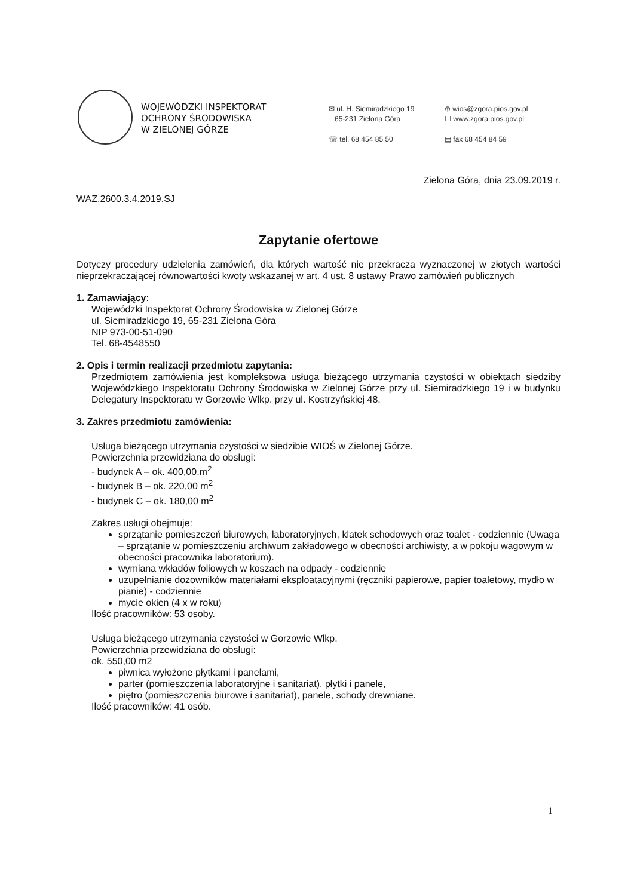WOJEWÓDZKI INSPEKTORAT
OCHRONY ŚRODOWISKA
W ZIELONEJ GÓRZE
✉ ul. H. Siemiradzkiego 19
65-231 Zielona Góra
☏ tel. 68 454 85 50
⊕ wios@zgora.pios.gov.pl
☐ www.zgora.pios.gov.pl
▤ fax 68 454 84 59
Zielona Góra, dnia 23.09.2019 r.
WAZ.2600.3.4.2019.SJ
Zapytanie ofertowe
Dotyczy procedury udzielenia zamówień, dla których wartość nie przekracza wyznaczonej w złotych wartości nieprzekraczającej równowartości kwoty wskazanej w art. 4 ust. 8 ustawy Prawo zamówień publicznych
1. Zamawiający:
Wojewódzki Inspektorat Ochrony Środowiska w Zielonej Górze
ul. Siemiradzkiego 19, 65-231 Zielona Góra
NIP 973-00-51-090
Tel. 68-4548550
2. Opis i termin realizacji przedmiotu zapytania:
Przedmiotem zamówienia jest kompleksowa usługa bieżącego utrzymania czystości w obiektach siedziby Wojewódzkiego Inspektoratu Ochrony Środowiska w Zielonej Górze przy ul. Siemiradzkiego 19 i w budynku Delegatury Inspektoratu w Gorzowie Wlkp. przy ul. Kostrzyńskiej 48.
3. Zakres przedmiotu zamówienia:
Usługa bieżącego utrzymania czystości w siedzibie WIOŚ w Zielonej Górze.
Powierzchnia przewidziana do obsługi:
- budynek A – ok. 400,00.m<sup>2</sup>
- budynek B – ok. 220,00 m<sup>2</sup>
- budynek C – ok. 180,00 m<sup>2</sup>
Zakres usługi obejmuje:
sprzątanie pomieszczeń biurowych, laboratoryjnych, klatek schodowych oraz toalet - codziennie (Uwaga – sprzątanie w pomieszczeniu archiwum zakładowego w obecności archiwisty, a w pokoju wagowym w obecności pracownika laboratorium).
wymiana wkładów foliowych w koszach na odpady - codziennie
uzupełnianie dozowników materiałami eksploatacyjnymi (ręczniki papierowe, papier toaletowy, mydło w pianie) - codziennie
mycie okien (4 x w roku)
Ilość pracowników: 53 osoby.
Usługa bieżącego utrzymania czystości w Gorzowie Wlkp.
Powierzchnia przewidziana do obsługi:
ok. 550,00 m2
piwnica wyłożone płytkami i panelami,
parter (pomieszczenia laboratoryjne i sanitariat), płytki i panele,
piętro (pomieszczenia biurowe i sanitariat), panele, schody drewniane.
Ilość pracowników: 41 osób.
1